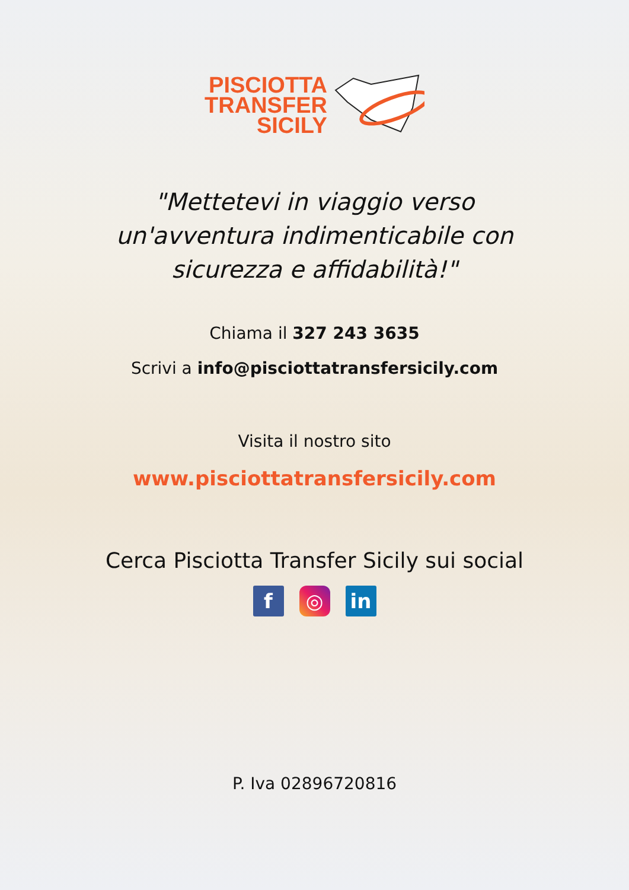PISCIOTTA
TRANSFER
SICILY
"Mettetevi in viaggio verso un'avventura indimenticabile con sicurezza e affidabilità!"
Chiama il 327 243 3635
Scrivi a info@pisciottatransfersicily.com
Visita il nostro sito
www.pisciottatransfersicily.com
Cerca Pisciotta Transfer Sicily sui social
f ◎ in
P. Iva 02896720816